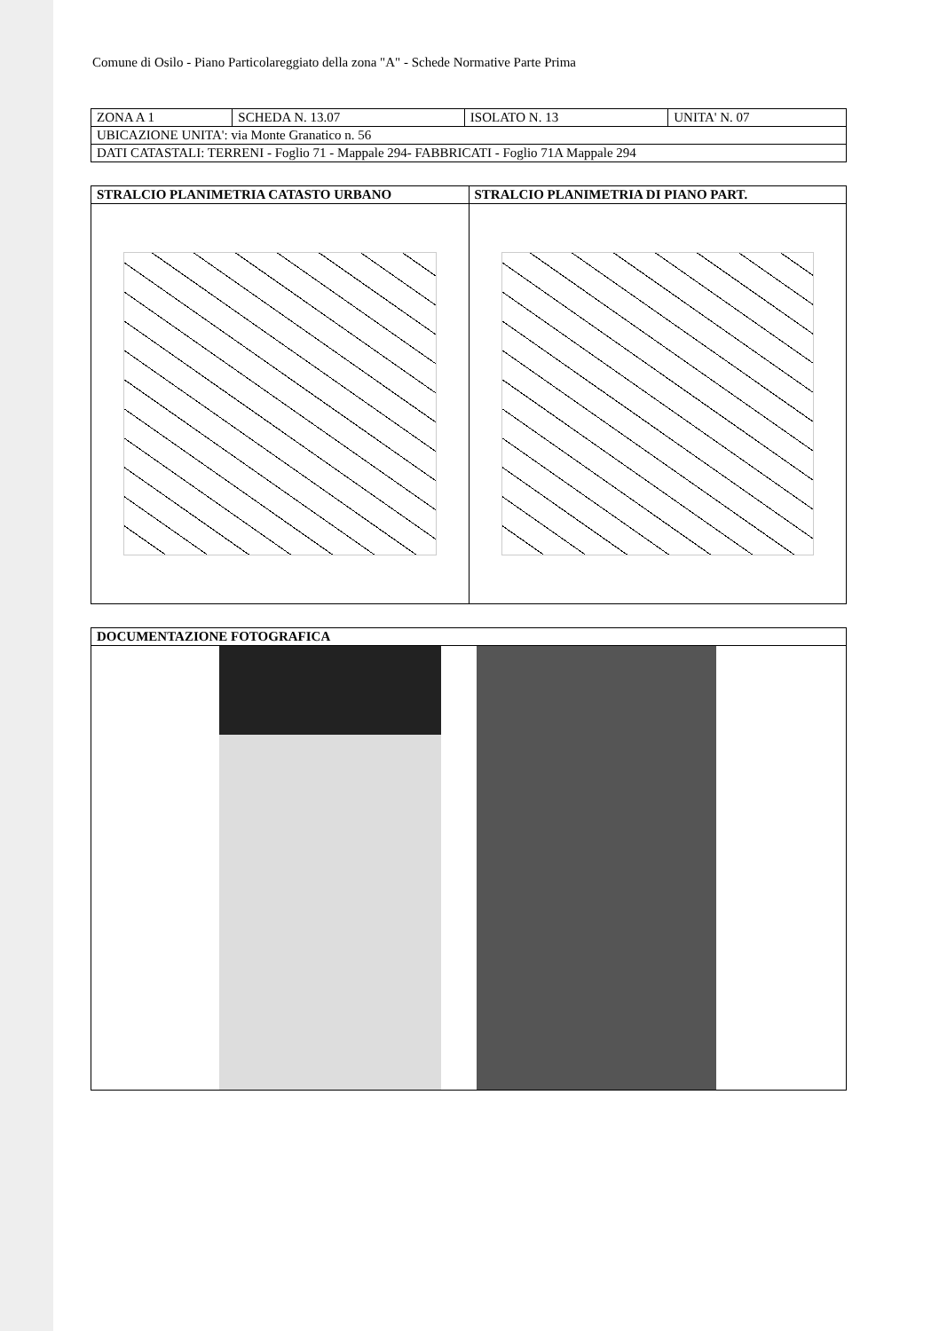Comune di Osilo - Piano Particolareggiato della zona "A" - Schede Normative Parte Prima
| ZONA A 1 | SCHEDA N. 13.07 | ISOLATO N. 13 | UNITA' N. 07 |
| UBICAZIONE UNITA': via Monte Granatico n. 56 | | | |
| DATI CATASTALI: TERRENI - Foglio 71 - Mappale 294- FABBRICATI - Foglio 71A Mappale 294 | | | |
| STRALCIO PLANIMETRIA CATASTO URBANO | STRALCIO PLANIMETRIA DI PIANO PART. |
| --- | --- |
| DOCUMENTAZIONE FOTOGRAFICA |
| --- |